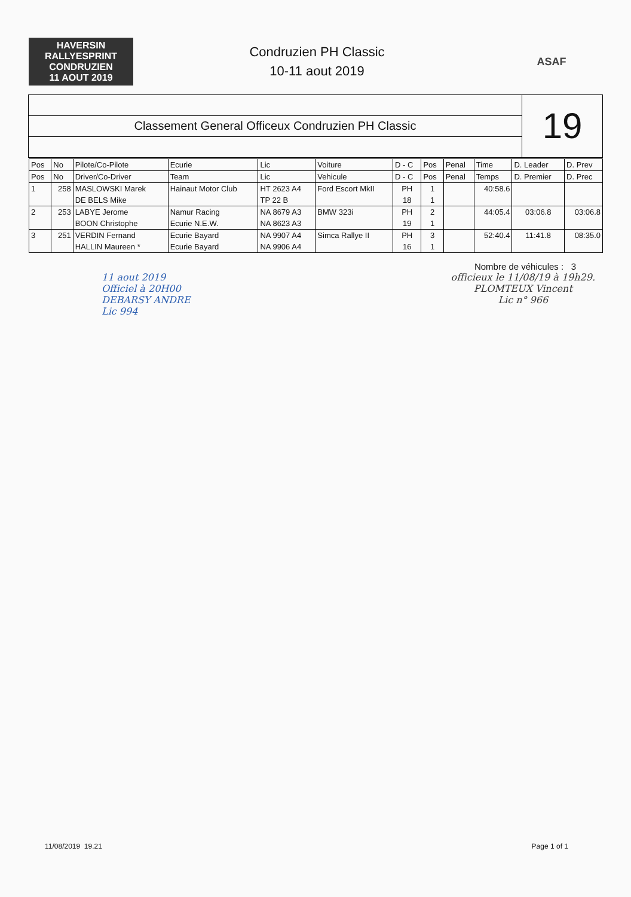HAVERSIN
RALLYESPRINT
CONDRUZIEN
11 AOUT 2019
Condruzien PH Classic
10-11 aout 2019
ASAF
Classement General Officeux Condruzien PH Classic
19
| Pos | No | Pilote/Co-Pilote | Ecurie | Lic | Voiture | D - C | Pos | Penal | Time | D. Leader | D. Prev |
| --- | --- | --- | --- | --- | --- | --- | --- | --- | --- | --- | --- |
| Pos | No | Driver/Co-Driver | Team | Lic | Vehicule | D - C | Pos | Penal | Temps | D. Premier | D. Prec |
| 1 | 258 | MASLOWSKI Marek | Hainaut Motor Club | HT 2623 A4 | Ford Escort MkII | PH | 1 | | 40:58.6 | | |
| | | DE BELS Mike | | TP 22 B | | 18 | 1 | | | | |
| 2 | 253 | LABYE Jerome | Namur Racing | NA 8679 A3 | BMW 323i | PH | 2 | | 44:05.4 | 03:06.8 | 03:06.8 |
| | | BOON Christophe | Ecurie N.E.W. | NA 8623 A3 | | 19 | 1 | | | | |
| 3 | 251 | VERDIN Fernand | Ecurie Bayard | NA 9907 A4 | Simca Rallye II | PH | 3 | | 52:40.4 | 11:41.8 | 08:35.0 |
| | | HALLIN Maureen * | Ecurie Bayard | NA 9906 A4 | | 16 | 1 | | | | |
Nombre de véhicules : 3
11 aout 2019
Officiel à 20H00
DEBARSY ANDRE
Lic 994
officieux le 11/08/19 à 19h29.
PLOMTEUX Vincent
Lic n° 966
11/08/2019 19.21 Page 1 of 1